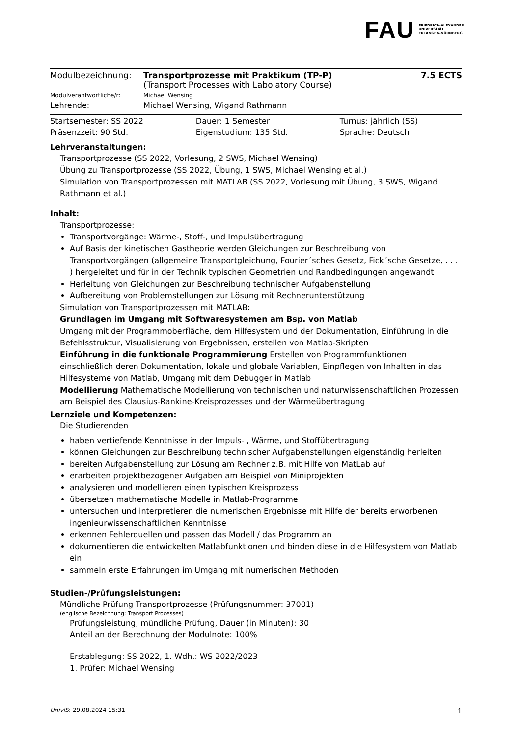FAU FRIEDRICH-ALEXANDER
UNIVERSITÄT
ERLANGEN-NÜRNBERG
| Modulbezeichnung: | Transportprozesse mit Praktikum (TP-P) (Transport Processes with Labolatory Course) | 7.5 ECTS |
| Modulverantwortliche/r: | Michael Wensing | |
| Lehrende: | Michael Wensing, Wigand Rathmann | |
| Startsemester: SS 2022 | Dauer: 1 Semester | Turnus: jährlich (SS) |
| Präsenzzeit: 90 Std. | Eigenstudium: 135 Std. | Sprache: Deutsch |
Lehrveranstaltungen:
Transportprozesse (SS 2022, Vorlesung, 2 SWS, Michael Wensing)
Übung zu Transportprozesse (SS 2022, Übung, 1 SWS, Michael Wensing et al.)
Simulation von Transportprozessen mit MATLAB (SS 2022, Vorlesung mit Übung, 3 SWS, Wigand Rathmann et al.)
Inhalt:
Transportprozesse:
Transportvorgänge: Wärme-, Stoff-, und Impulsübertragung
Auf Basis der kinetischen Gastheorie werden Gleichungen zur Beschreibung von Transportvorgängen (allgemeine Transportgleichung, Fourier´sches Gesetz, Fick´sche Gesetze, . . . ) hergeleitet und für in der Technik typischen Geometrien und Randbedingungen angewandt
Herleitung von Gleichungen zur Beschreibung technischer Aufgabenstellung
Aufbereitung von Problemstellungen zur Lösung mit Rechnerunterstützung
Simulation von Transportprozessen mit MATLAB:
Grundlagen im Umgang mit Softwaresystemen am Bsp. von Matlab
Umgang mit der Programmoberfläche, dem Hilfesystem und der Dokumentation, Einführung in die Befehlsstruktur, Visualisierung von Ergebnissen, erstellen von Matlab-Skripten
Einführung in die funktionale Programmierung Erstellen von Programmfunktionen einschließlich deren Dokumentation, lokale und globale Variablen, Einpflegen von Inhalten in das Hilfesysteme von Matlab, Umgang mit dem Debugger in Matlab
Modellierung Mathematische Modellierung von technischen und naturwissenschaftlichen Prozessen am Beispiel des Clausius-Rankine-Kreisprozesses und der Wärmeübertragung
Lernziele und Kompetenzen:
Die Studierenden
haben vertiefende Kenntnisse in der Impuls- , Wärme, und Stoffübertragung
können Gleichungen zur Beschreibung technischer Aufgabenstellungen eigenständig herleiten
bereiten Aufgabenstellung zur Lösung am Rechner z.B. mit Hilfe von MatLab auf
erarbeiten projektbezogener Aufgaben am Beispiel von Miniprojekten
analysieren und modellieren einen typischen Kreisprozess
übersetzen mathematische Modelle in Matlab-Programme
untersuchen und interpretieren die numerischen Ergebnisse mit Hilfe der bereits erworbenen ingenieurwissenschaftlichen Kenntnisse
erkennen Fehlerquellen und passen das Modell / das Programm an
dokumentieren die entwickelten Matlabfunktionen und binden diese in die Hilfesystem von Matlab ein
sammeln erste Erfahrungen im Umgang mit numerischen Methoden
Studien-/Prüfungsleistungen:
Mündliche Prüfung Transportprozesse (Prüfungsnummer: 37001)
(englische Bezeichnung: Transport Processes)
Prüfungsleistung, mündliche Prüfung, Dauer (in Minuten): 30
Anteil an der Berechnung der Modulnote: 100%
Erstablegung: SS 2022, 1. Wdh.: WS 2022/2023
1. Prüfer: Michael Wensing
UnivIS: 29.08.2024 15:31 1